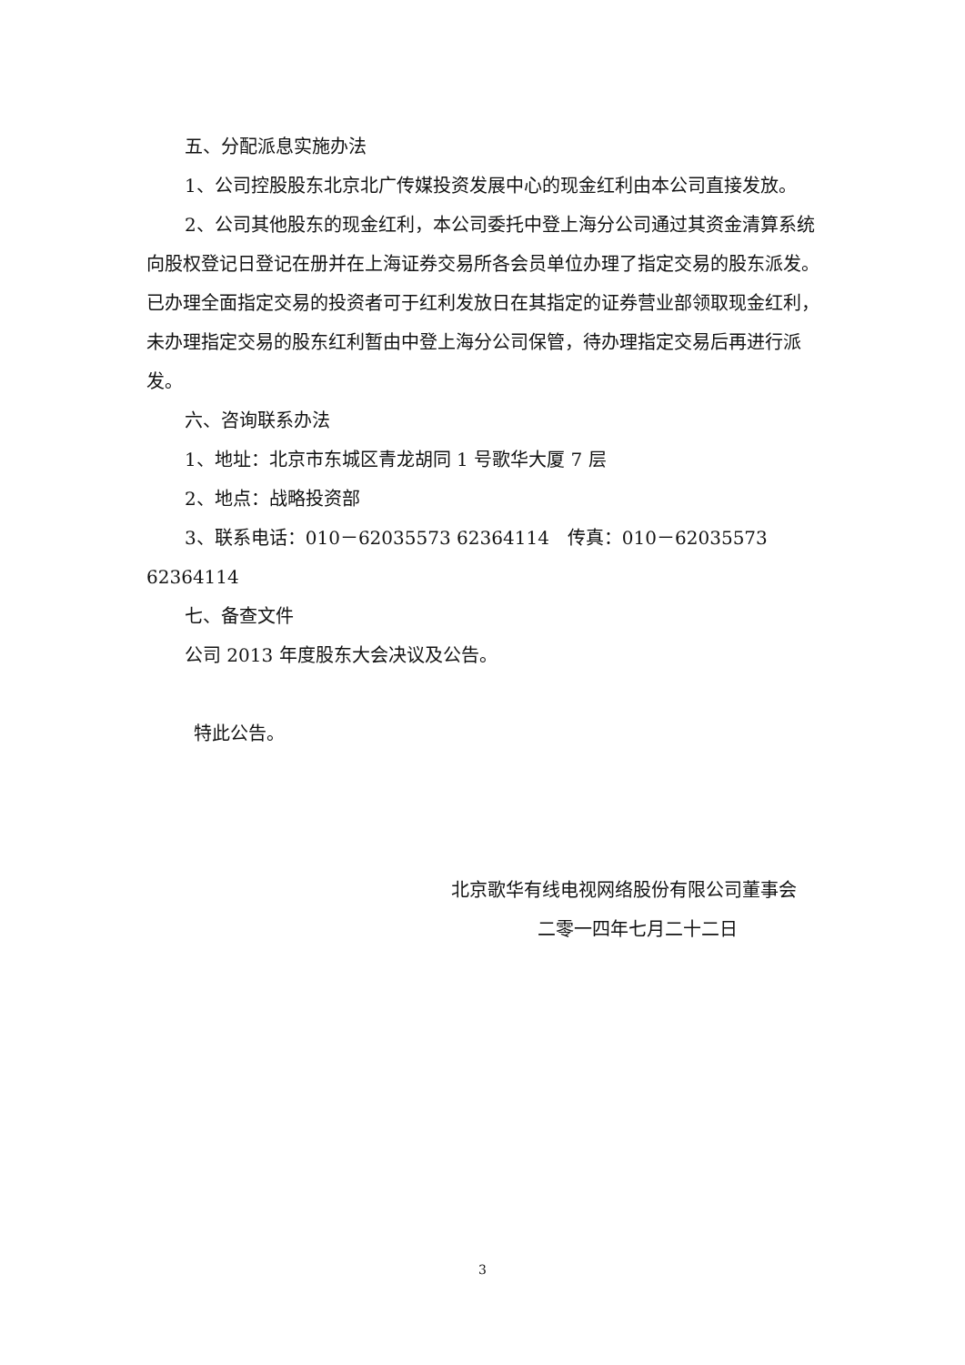五、分配派息实施办法
1、公司控股股东北京北广传媒投资发展中心的现金红利由本公司直接发放。
2、公司其他股东的现金红利，本公司委托中登上海分公司通过其资金清算系统向股权登记日登记在册并在上海证券交易所各会员单位办理了指定交易的股东派发。已办理全面指定交易的投资者可于红利发放日在其指定的证券营业部领取现金红利，未办理指定交易的股东红利暂由中登上海分公司保管，待办理指定交易后再进行派发。
六、咨询联系办法
1、地址：北京市东城区青龙胡同 1 号歌华大厦 7 层
2、地点：战略投资部
3、联系电话：010－62035573 62364114　传真：010－62035573 62364114
七、备查文件
公司 2013 年度股东大会决议及公告。
特此公告。
北京歌华有线电视网络股份有限公司董事会
二零一四年七月二十二日
3